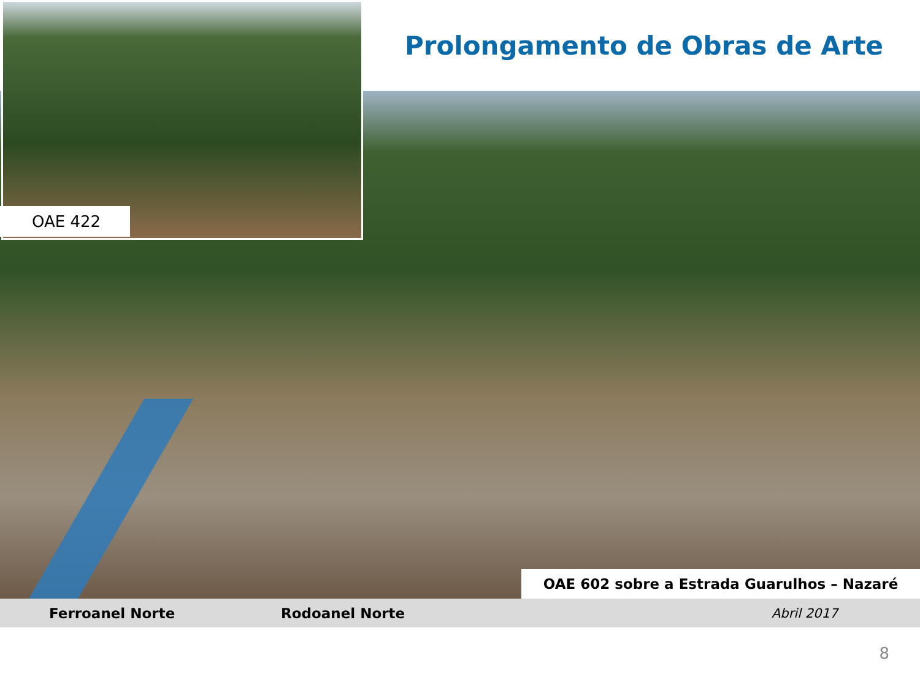Prolongamento de Obras de Arte
OAE 422
OAE 602 sobre a Estrada Guarulhos – Nazaré
Ferroanel Norte Rodoanel Norte Abril 2017
8